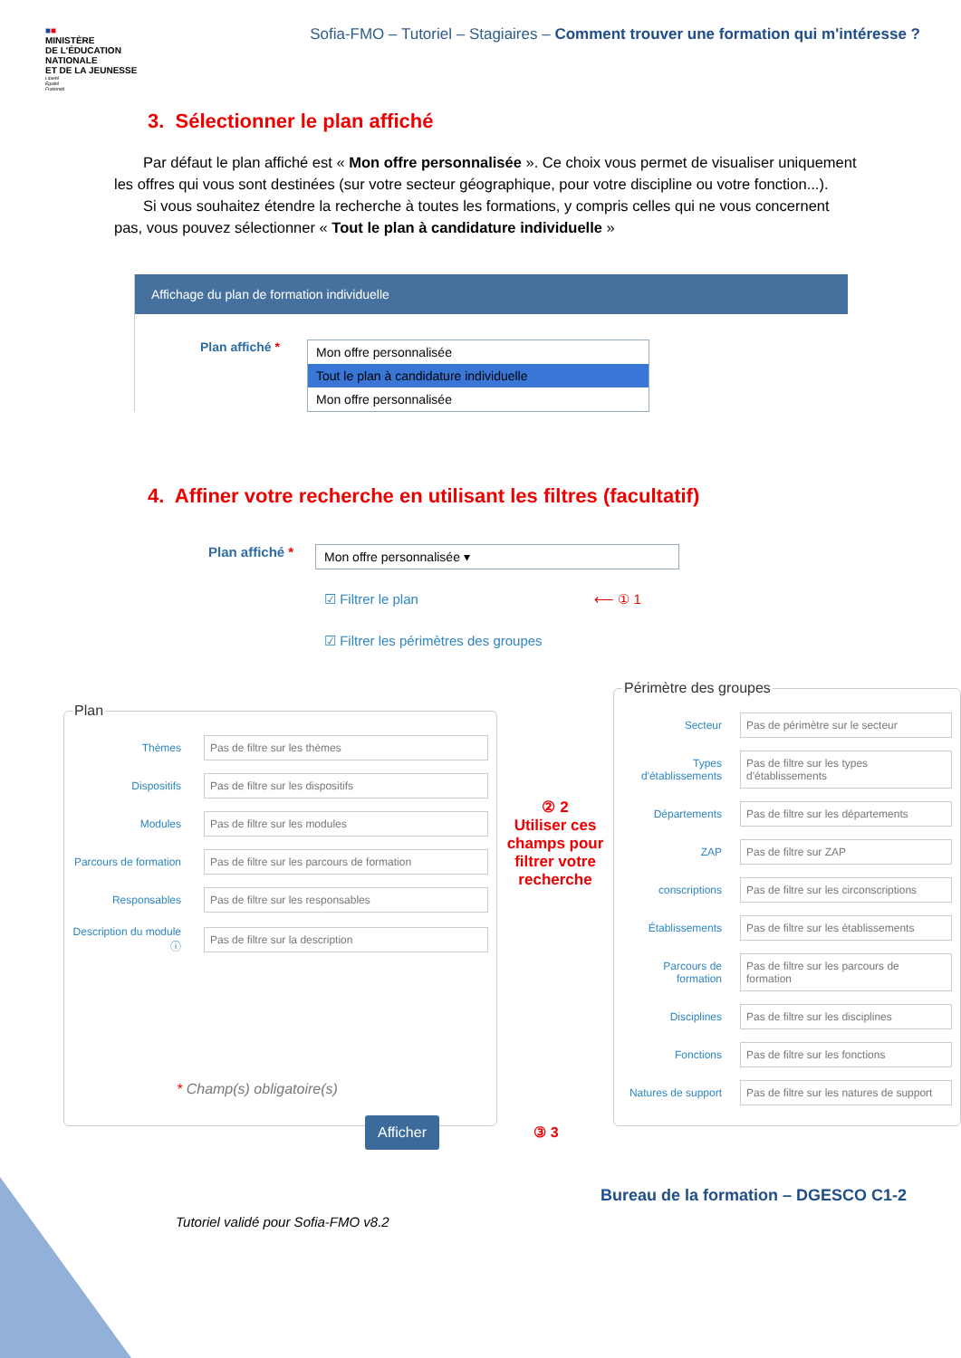■■
MINISTÈRE
DE L'ÉDUCATION
NATIONALE
ET DE LA JEUNESSE
Liberté
Égalité
Fraternité
Sofia-FMO – Tutoriel – Stagiaires – Comment trouver une formation qui m'intéresse ?
3. Sélectionner le plan affiché
Par défaut le plan affiché est « Mon offre personnalisée ». Ce choix vous permet de visualiser uniquement les offres qui vous sont destinées (sur votre secteur géographique, pour votre discipline ou votre fonction...).
Si vous souhaitez étendre la recherche à toutes les formations, y compris celles qui ne vous concernent pas, vous pouvez sélectionner « Tout le plan à candidature individuelle »
Affichage du plan de formation individuelle
Plan affiché *
Mon offre personnalisée
Tout le plan à candidature individuelle
Mon offre personnalisée
4. Affiner votre recherche en utilisant les filtres (facultatif)
Plan affiché *
Mon offre personnalisée ▾
☑ Filtrer le plan ⟵ ① 1
☑ Filtrer les périmètres des groupes
Plan
Thèmes
Pas de filtre sur les thèmes
Dispositifs
Pas de filtre sur les dispositifs
Modules
Pas de filtre sur les modules
Parcours de formation
Pas de filtre sur les parcours de formation
Responsables
Pas de filtre sur les responsables
Description du module ⓘ
Pas de filtre sur la description
② 2
Utiliser ces champs pour filtrer votre recherche
Périmètre des groupes
Secteur
Pas de périmètre sur le secteur
Types d'établissements
Pas de filtre sur les types d'établissements
Départements
Pas de filtre sur les départements
ZAP
Pas de filtre sur ZAP
conscriptions
Pas de filtre sur les circonscriptions
Établissements
Pas de filtre sur les établissements
Parcours de formation
Pas de filtre sur les parcours de formation
Disciplines
Pas de filtre sur les disciplines
Fonctions
Pas de filtre sur les fonctions
Natures de support
Pas de filtre sur les natures de support
* Champ(s) obligatoire(s)
Afficher ③ 3
Bureau de la formation – DGESCO C1-2
Tutoriel validé pour Sofia-FMO v8.2